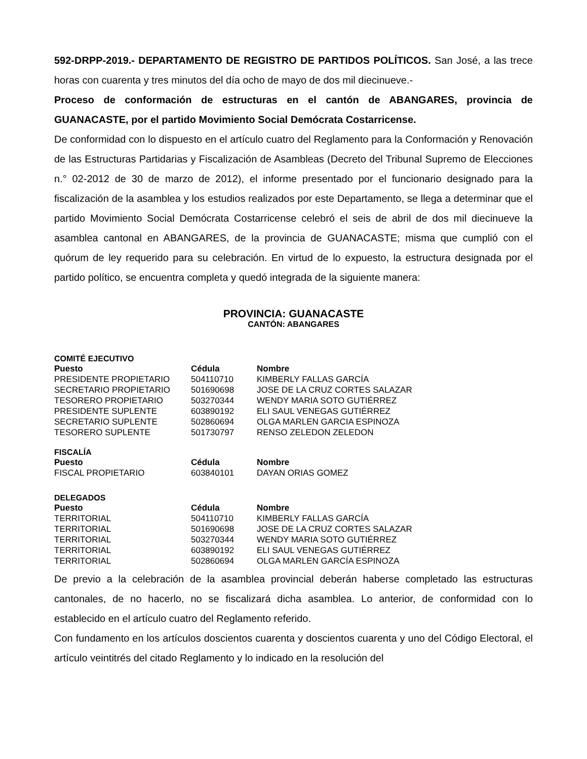592-DRPP-2019.- DEPARTAMENTO DE REGISTRO DE PARTIDOS POLÍTICOS. San José, a las trece horas con cuarenta y tres minutos del día ocho de mayo de dos mil diecinueve.-
Proceso de conformación de estructuras en el cantón de ABANGARES, provincia de GUANACASTE, por el partido Movimiento Social Demócrata Costarricense.
De conformidad con lo dispuesto en el artículo cuatro del Reglamento para la Conformación y Renovación de las Estructuras Partidarias y Fiscalización de Asambleas (Decreto del Tribunal Supremo de Elecciones n.° 02-2012 de 30 de marzo de 2012), el informe presentado por el funcionario designado para la fiscalización de la asamblea y los estudios realizados por este Departamento, se llega a determinar que el partido Movimiento Social Demócrata Costarricense celebró el seis de abril de dos mil diecinueve la asamblea cantonal en ABANGARES, de la provincia de GUANACASTE; misma que cumplió con el quórum de ley requerido para su celebración. En virtud de lo expuesto, la estructura designada por el partido político, se encuentra completa y quedó integrada de la siguiente manera:
PROVINCIA: GUANACASTE
CANTÓN: ABANGARES
COMITÉ EJECUTIVO
| Puesto | Cédula | Nombre |
| --- | --- | --- |
| PRESIDENTE PROPIETARIO | 504110710 | KIMBERLY FALLAS GARCÍA |
| SECRETARIO PROPIETARIO | 501690698 | JOSE DE LA CRUZ CORTES SALAZAR |
| TESORERO PROPIETARIO | 503270344 | WENDY MARIA SOTO GUTIÉRREZ |
| PRESIDENTE SUPLENTE | 603890192 | ELI SAUL VENEGAS GUTIÉRREZ |
| SECRETARIO SUPLENTE | 502860694 | OLGA MARLEN GARCIA ESPINOZA |
| TESORERO SUPLENTE | 501730797 | RENSO ZELEDON ZELEDON |
FISCALÍA
| Puesto | Cédula | Nombre |
| --- | --- | --- |
| FISCAL PROPIETARIO | 603840101 | DAYAN ORIAS GOMEZ |
DELEGADOS
| Puesto | Cédula | Nombre |
| --- | --- | --- |
| TERRITORIAL | 504110710 | KIMBERLY FALLAS GARCÍA |
| TERRITORIAL | 501690698 | JOSE DE LA CRUZ CORTES SALAZAR |
| TERRITORIAL | 503270344 | WENDY MARIA SOTO GUTIÉRREZ |
| TERRITORIAL | 603890192 | ELI SAUL VENEGAS GUTIÉRREZ |
| TERRITORIAL | 502860694 | OLGA MARLEN GARCÍA ESPINOZA |
De previo a la celebración de la asamblea provincial deberán haberse completado las estructuras cantonales, de no hacerlo, no se fiscalizará dicha asamblea. Lo anterior, de conformidad con lo establecido en el artículo cuatro del Reglamento referido.
Con fundamento en los artículos doscientos cuarenta y doscientos cuarenta y uno del Código Electoral, el artículo veintitrés del citado Reglamento y lo indicado en la resolución del